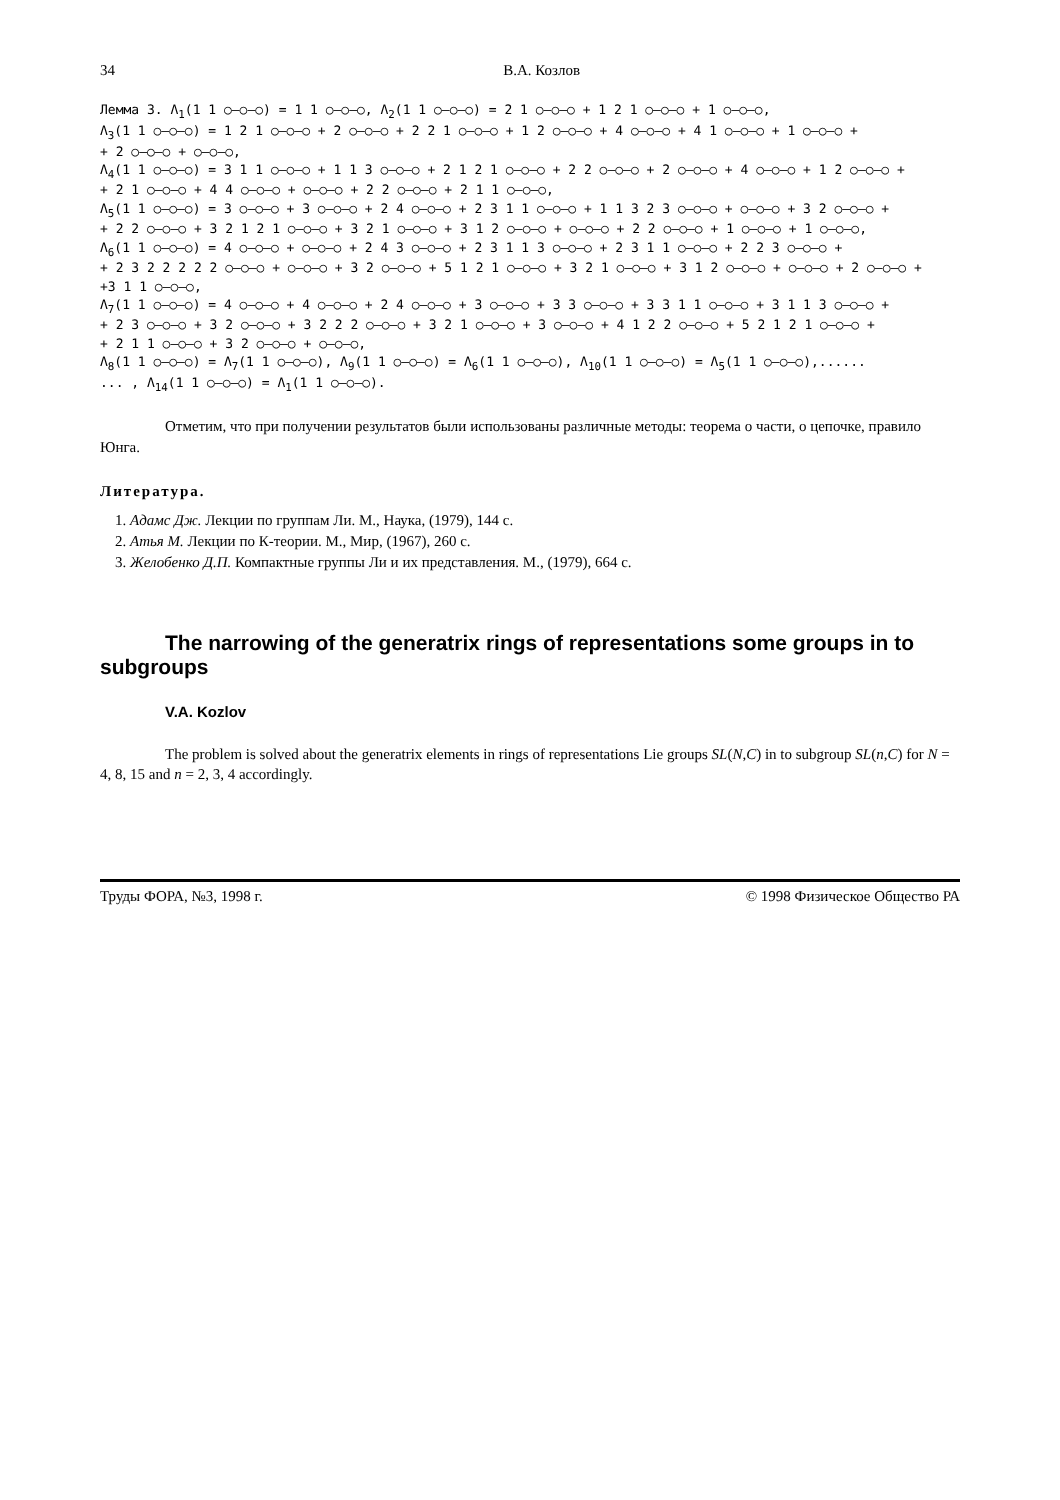34 В.А. Козлов
Лемма 3. Λ<sub>1</sub>(1 1 ○–○–○) = 1 1 ○–○–○, Λ<sub>2</sub>(1 1 ○–○–○) = 2 1 ○–○–○ + 1 2 1 ○–○–○ + 1 ○–○–○, Λ<sub>3</sub>(1 1 ○–○–○) = 1 2 1 ○–○–○ + 2 ○–○–○ + 2 2 1 ○–○–○ + 1 2 ○–○–○ + 4 ○–○–○ + 4 1 ○–○–○ + 1 ○–○–○ + + 2 ○–○–○ + ○–○–○, Λ<sub>4</sub>(1 1 ○–○–○) = 3 1 1 ○–○–○ + 1 1 3 ○–○–○ + 2 1 2 1 ○–○–○ + 2 2 ○–○–○ + 2 ○–○–○ + 4 ○–○–○ + 1 2 ○–○–○ + + 2 1 ○–○–○ + 4 4 ○–○–○ + ○–○–○ + 2 2 ○–○–○ + 2 1 1 ○–○–○, Λ<sub>5</sub>(1 1 ○–○–○) = 3 ○–○–○ + 3 ○–○–○ + 2 4 ○–○–○ + 2 3 1 1 ○–○–○ + 1 1 3 2 3 ○–○–○ + ○–○–○ + 3 2 ○–○–○ + + 2 2 ○–○–○ + 3 2 1 2 1 ○–○–○ + 3 2 1 ○–○–○ + 3 1 2 ○–○–○ + ○–○–○ + 2 2 ○–○–○ + 1 ○–○–○ + 1 ○–○–○, Λ<sub>6</sub>(1 1 ○–○–○) = 4 ○–○–○ + ○–○–○ + 2 4 3 ○–○–○ + 2 3 1 1 3 ○–○–○ + 2 3 1 1 ○–○–○ + 2 2 3 ○–○–○ + + 2 3 2 2 2 2 2 ○–○–○ + ○–○–○ + 3 2 ○–○–○ + 5 1 2 1 ○–○–○ + 3 2 1 ○–○–○ + 3 1 2 ○–○–○ + ○–○–○ + 2 ○–○–○ + +3 1 1 ○–○–○, Λ<sub>7</sub>(1 1 ○–○–○) = 4 ○–○–○ + 4 ○–○–○ + 2 4 ○–○–○ + 3 ○–○–○ + 3 3 ○–○–○ + 3 3 1 1 ○–○–○ + 3 1 1 3 ○–○–○ + + 2 3 ○–○–○ + 3 2 ○–○–○ + 3 2 2 2 ○–○–○ + 3 2 1 ○–○–○ + 3 ○–○–○ + 4 1 2 2 ○–○–○ + 5 2 1 2 1 ○–○–○ + + 2 1 1 ○–○–○ + 3 2 ○–○–○ + ○–○–○, Λ<sub>8</sub>(1 1 ○–○–○) = Λ<sub>7</sub>(1 1 ○–○–○), Λ<sub>9</sub>(1 1 ○–○–○) = Λ<sub>6</sub>(1 1 ○–○–○), Λ<sub>10</sub>(1 1 ○–○–○) = Λ<sub>5</sub>(1 1 ○–○–○),...... ... , Λ<sub>14</sub>(1 1 ○–○–○) = Λ<sub>1</sub>(1 1 ○–○–○).
Отметим, что при получении результатов были использованы различные методы: теорема о части, о цепочке, правило Юнга.
Литература.
1. Адамс Дж. Лекции по группам Ли. М., Наука, (1979), 144 с.
2. Атья М. Лекции по К-теории. М., Мир, (1967), 260 с.
3. Желобенко Д.П. Компактные группы Ли и их представления. М., (1979), 664 с.
The narrowing of the generatrix rings of representations some groups in to subgroups
V.A. Kozlov
The problem is solved about the generatrix elements in rings of representations Lie groups SL(N,C) in to subgroup SL(n,C) for N = 4, 8, 15 and n = 2, 3, 4 accordingly.
Труды ФОРА, №3, 1998 г. © 1998 Физическое Общество РА